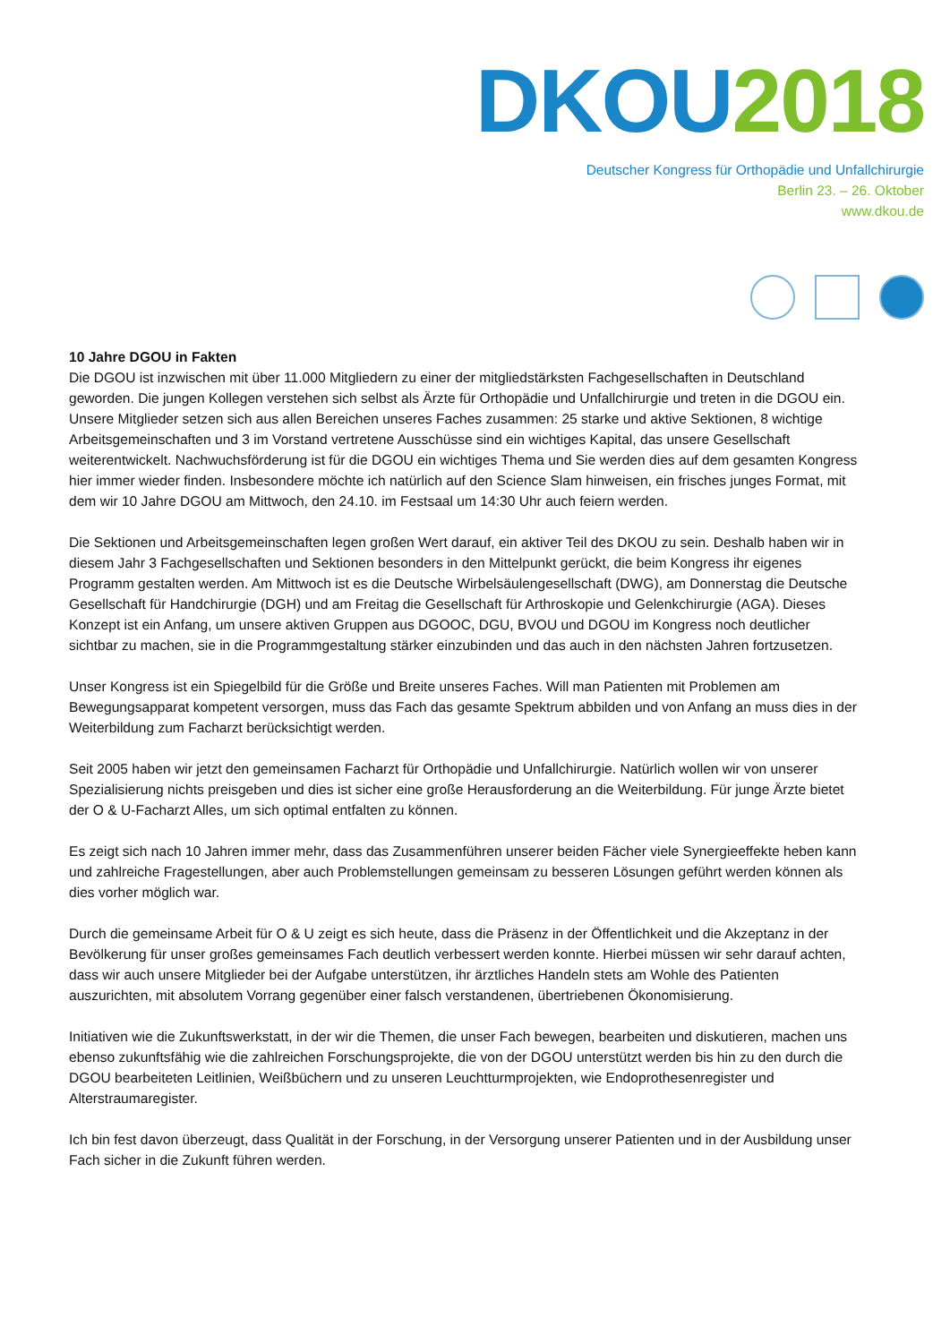DKOU 2018
Deutscher Kongress für Orthopädie und Unfallchirurgie
Berlin 23. – 26. Oktober
www.dkou.de
10 Jahre DGOU in Fakten
Die DGOU ist inzwischen mit über 11.000 Mitgliedern zu einer der mitgliedstärksten Fachgesellschaften in Deutschland geworden. Die jungen Kollegen verstehen sich selbst als Ärzte für Orthopädie und Unfallchirurgie und treten in die DGOU ein. Unsere Mitglieder setzen sich aus allen Bereichen unseres Faches zusammen: 25 starke und aktive Sektionen, 8 wichtige Arbeitsgemeinschaften und 3 im Vorstand vertretene Ausschüsse sind ein wichtiges Kapital, das unsere Gesellschaft weiterentwickelt. Nachwuchsförderung ist für die DGOU ein wichtiges Thema und Sie werden dies auf dem gesamten Kongress hier immer wieder finden. Insbesondere möchte ich natürlich auf den Science Slam hinweisen, ein frisches junges Format, mit dem wir 10 Jahre DGOU am Mittwoch, den 24.10. im Festsaal um 14:30 Uhr auch feiern werden.
Die Sektionen und Arbeitsgemeinschaften legen großen Wert darauf, ein aktiver Teil des DKOU zu sein. Deshalb haben wir in diesem Jahr 3 Fachgesellschaften und Sektionen besonders in den Mittelpunkt gerückt, die beim Kongress ihr eigenes Programm gestalten werden. Am Mittwoch ist es die Deutsche Wirbelsäulengesellschaft (DWG), am Donnerstag die Deutsche Gesellschaft für Handchirurgie (DGH) und am Freitag die Gesellschaft für Arthroskopie und Gelenkchirurgie (AGA). Dieses Konzept ist ein Anfang, um unsere aktiven Gruppen aus DGOOC, DGU, BVOU und DGOU im Kongress noch deutlicher sichtbar zu machen, sie in die Programmgestaltung stärker einzubinden und das auch in den nächsten Jahren fortzusetzen.
Unser Kongress ist ein Spiegelbild für die Größe und Breite unseres Faches. Will man Patienten mit Problemen am Bewegungsapparat kompetent versorgen, muss das Fach das gesamte Spektrum abbilden und von Anfang an muss dies in der Weiterbildung zum Facharzt berücksichtigt werden.
Seit 2005 haben wir jetzt den gemeinsamen Facharzt für Orthopädie und Unfallchirurgie. Natürlich wollen wir von unserer Spezialisierung nichts preisgeben und dies ist sicher eine große Herausforderung an die Weiterbildung. Für junge Ärzte bietet der O & U-Facharzt Alles, um sich optimal entfalten zu können.
Es zeigt sich nach 10 Jahren immer mehr, dass das Zusammenführen unserer beiden Fächer viele Synergieeffekte heben kann und zahlreiche Fragestellungen, aber auch Problemstellungen gemeinsam zu besseren Lösungen geführt werden können als dies vorher möglich war.
Durch die gemeinsame Arbeit für O & U zeigt es sich heute, dass die Präsenz in der Öffentlichkeit und die Akzeptanz in der Bevölkerung für unser großes gemeinsames Fach deutlich verbessert werden konnte. Hierbei müssen wir sehr darauf achten, dass wir auch unsere Mitglieder bei der Aufgabe unterstützen, ihr ärztliches Handeln stets am Wohle des Patienten auszurichten, mit absolutem Vorrang gegenüber einer falsch verstandenen, übertriebenen Ökonomisierung.
Initiativen wie die Zukunftswerkstatt, in der wir die Themen, die unser Fach bewegen, bearbeiten und diskutieren, machen uns ebenso zukunftsfähig wie die zahlreichen Forschungsprojekte, die von der DGOU unterstützt werden bis hin zu den durch die DGOU bearbeiteten Leitlinien, Weißbüchern und zu unseren Leuchtturmprojekten, wie Endoprothesenregister und Alterstraumaregister.
Ich bin fest davon überzeugt, dass Qualität in der Forschung, in der Versorgung unserer Patienten und in der Ausbildung unser Fach sicher in die Zukunft führen werden.